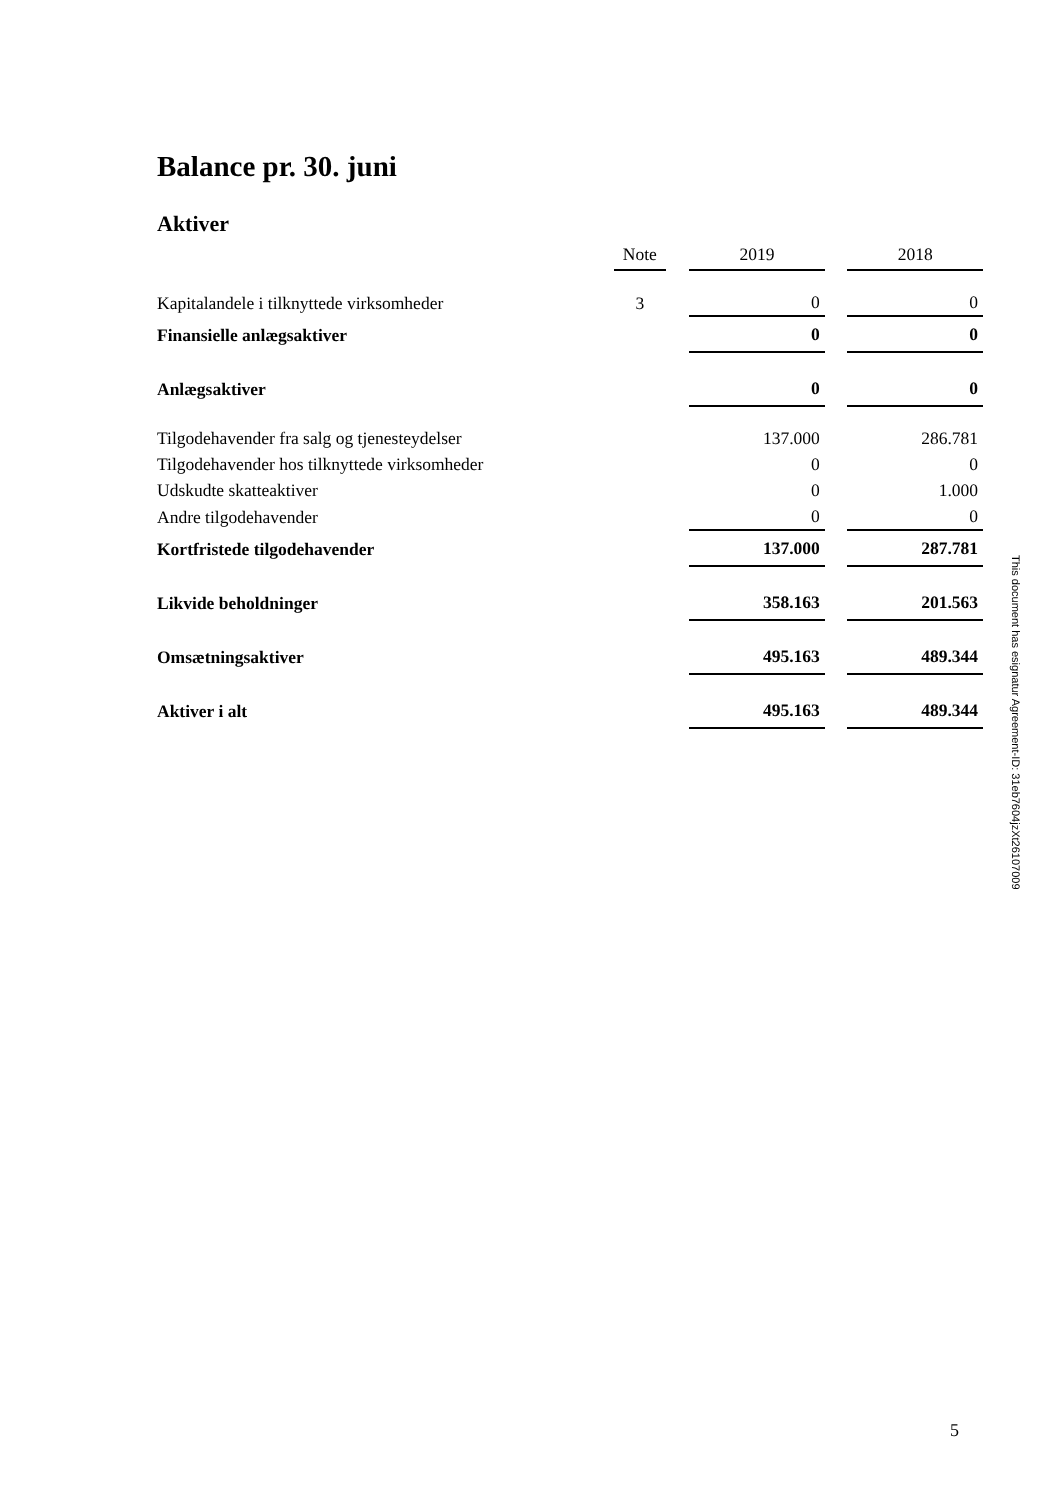Balance pr. 30. juni
Aktiver
| | Note | | 2019 | | 2018 |
| --- | --- | --- | --- | --- | --- |
| Kapitalandele i tilknyttede virksomheder | 3 | | 0 | | 0 |
| Finansielle anlægsaktiver | | | 0 | | 0 |
| Anlægsaktiver | | | 0 | | 0 |
| Tilgodehavender fra salg og tjenesteydelser | | | 137.000 | | 286.781 |
| Tilgodehavender hos tilknyttede virksomheder | | | 0 | | 0 |
| Udskudte skatteaktiver | | | 0 | | 1.000 |
| Andre tilgodehavender | | | 0 | | 0 |
| Kortfristede tilgodehavender | | | 137.000 | | 287.781 |
| Likvide beholdninger | | | 358.163 | | 201.563 |
| Omsætningsaktiver | | | 495.163 | | 489.344 |
| Aktiver i alt | | | 495.163 | | 489.344 |
This document has esignatur Agreement-ID: 31eb7604jzXt26107009
5